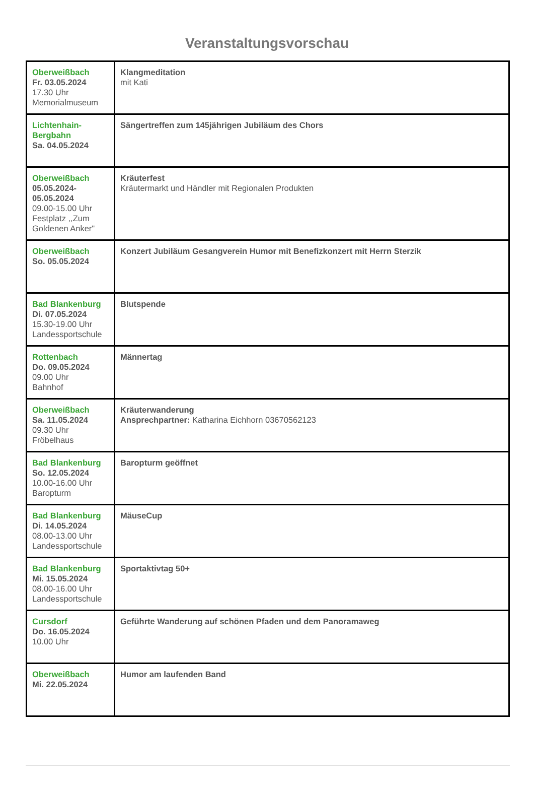Veranstaltungsvorschau
| Oberweißbach Fr. 03.05.2024 17.30 Uhr Memorialmuseum | Klangmeditation mit Kati |
| Lichtenhain-Bergbahn Sa. 04.05.2024 | Sängertreffen zum 145jährigen Jubiläum des Chors |
| Oberweißbach 05.05.2024-05.05.2024 09.00-15.00 Uhr Festplatz ,,Zum Goldenen Anker" | Kräuterfest Kräutermarkt und Händler mit Regionalen Produkten |
| Oberweißbach So. 05.05.2024 | Konzert Jubiläum Gesangverein Humor mit Benefizkonzert mit Herrn Sterzik |
| Bad Blankenburg Di. 07.05.2024 15.30-19.00 Uhr Landessportschule | Blutspende |
| Rottenbach Do. 09.05.2024 09.00 Uhr Bahnhof | Männertag |
| Oberweißbach Sa. 11.05.2024 09.30 Uhr Fröbelhaus | Kräuterwanderung Ansprechpartner: Katharina Eichhorn 03670562123 |
| Bad Blankenburg So. 12.05.2024 10.00-16.00 Uhr Baropturm | Baropturm geöffnet |
| Bad Blankenburg Di. 14.05.2024 08.00-13.00 Uhr Landessportschule | MäuseCup |
| Bad Blankenburg Mi. 15.05.2024 08.00-16.00 Uhr Landessportschule | Sportaktivtag 50+ |
| Cursdorf Do. 16.05.2024 10.00 Uhr | Geführte Wanderung auf schönen Pfaden und dem Panoramaweg |
| Oberweißbach Mi. 22.05.2024 | Humor am laufenden Band |